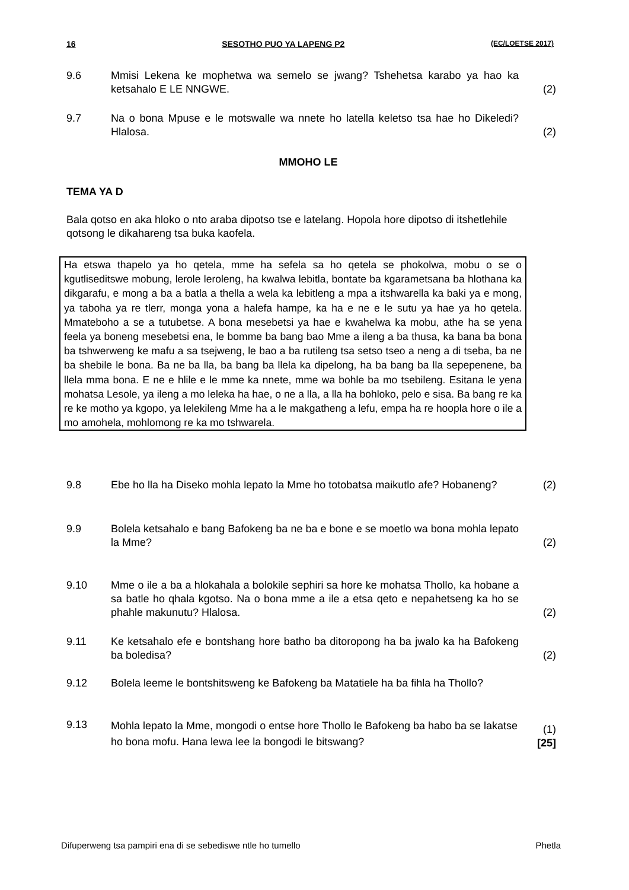16 SESOTHO PUO YA LAPENG P2 (EC/LOETSE 2017)
9.6 Mmisi Lekena ke mophetwa wa semelo se jwang? Tshehetsa karabo ya hao ka ketsahalo E LE NNGWE. (2)
9.7 Na o bona Mpuse e le motswalle wa nnete ho latella keletso tsa hae ho Dikeledi? Hlalosa. (2)
MMOHO LE
TEMA YA D
Bala qotso en aka hloko o nto araba dipotso tse e latelang. Hopola hore dipotso di itshetlehile qotsong le dikahareng tsa buka kaofela.
Ha etswa thapelo ya ho qetela, mme ha sefela sa ho qetela se phokolwa, mobu o se o kgutliseditswe mobung, lerole leroleng, ha kwalwa lebitla, bontate ba kgarametsana ba hlothana ka dikgarafu, e mong a ba a batla a thella a wela ka lebitleng a mpa a itshwarella ka baki ya e mong, ya taboha ya re tlerr, monga yona a halefa hampe, ka ha e ne e le sutu ya hae ya ho qetela. Mmateboho a se a tutubetse. A bona mesebetsi ya hae e kwahelwa ka mobu, athe ha se yena feela ya boneng mesebetsi ena, le bomme ba bang bao Mme a ileng a ba thusa, ka bana ba bona ba tshwerweng ke mafu a sa tsejweng, le bao a ba rutileng tsa setso tseo a neng a di tseba, ba ne ba shebile le bona. Ba ne ba lla, ba bang ba llela ka dipelong, ha ba bang ba lla sepepenene, ba llela mma bona. E ne e hlile e le mme ka nnete, mme wa bohle ba mo tsebileng. Esitana le yena mohatsa Lesole, ya ileng a mo leleka ha hae, o ne a lla, a lla ha bohloko, pelo e sisa. Ba bang re ka re ke motho ya kgopo, ya lelekileng Mme ha a le makgatheng a lefu, empa ha re hoopla hore o ile a mo amohela, mohlomong re ka mo tshwarela.
9.8 Ebe ho lla ha Diseko mohla lepato la Mme ho totobatsa maikutlo afe? Hobaneng? (2)
9.9 Bolela ketsahalo e bang Bafokeng ba ne ba e bone e se moetlo wa bona mohla lepato la Mme? (2)
9.10 Mme o ile a ba a hlokahala a bolokile sephiri sa hore ke mohatsa Thollo, ka hobane a sa batle ho qhala kgotso. Na o bona mme a ile a etsa qeto e nepahetseng ka ho se phahle makunutu? Hlalosa. (2)
9.11 Ke ketsahalo efe e bontshang hore batho ba ditoropong ha ba jwalo ka ha Bafokeng ba boledisa? (2)
9.12 Bolela leeme le bontshitsweng ke Bafokeng ba Matatiele ha ba fihla ha Thollo?
9.13 Mohla lepato la Mme, mongodi o entse hore Thollo le Bafokeng ba habo ba se lakatse ho bona mofu. Hana lewa lee la bongodi le bitswang? (1)
[25]
Difuperweng tsa pampiri ena di se sebediswe ntle ho tumello Phetla